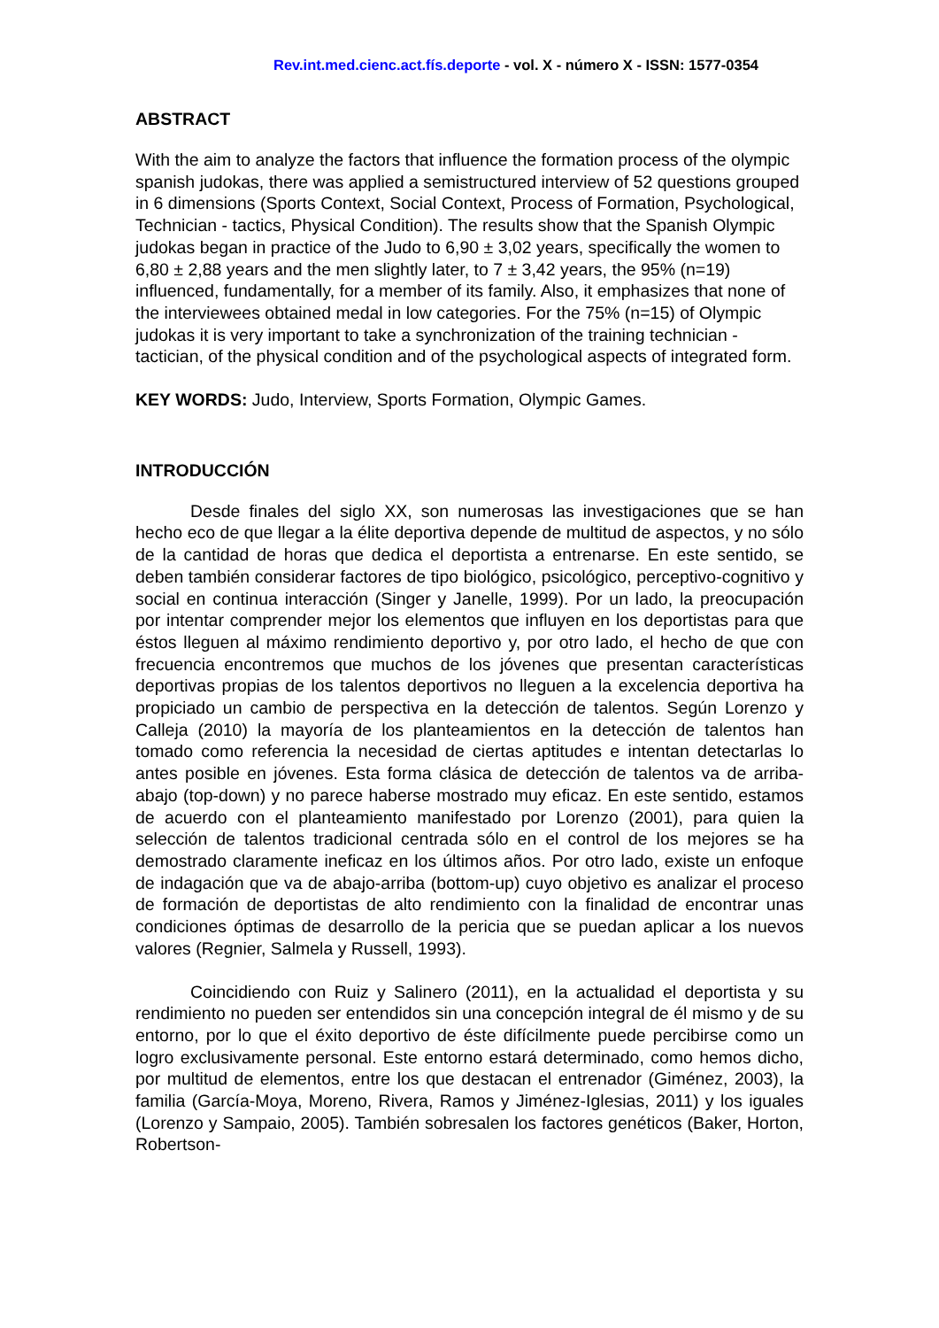Rev.int.med.cienc.act.fís.deporte - vol. X - número X - ISSN: 1577-0354
ABSTRACT
With the aim to analyze the factors that influence the formation process of the olympic spanish judokas, there was applied a semistructured interview of 52 questions grouped in 6 dimensions (Sports Context, Social Context, Process of Formation, Psychological, Technician - tactics, Physical Condition). The results show that the Spanish Olympic judokas began in practice of the Judo to 6,90 ± 3,02 years, specifically the women to 6,80 ± 2,88 years and the men slightly later, to 7 ± 3,42 years, the 95% (n=19) influenced, fundamentally, for a member of its family. Also, it emphasizes that none of the interviewees obtained medal in low categories. For the 75% (n=15) of Olympic judokas it is very important to take a synchronization of the training technician - tactician, of the physical condition and of the psychological aspects of integrated form.
KEY WORDS: Judo, Interview, Sports Formation, Olympic Games.
INTRODUCCIÓN
Desde finales del siglo XX, son numerosas las investigaciones que se han hecho eco de que llegar a la élite deportiva depende de multitud de aspectos, y no sólo de la cantidad de horas que dedica el deportista a entrenarse. En este sentido, se deben también considerar factores de tipo biológico, psicológico, perceptivo-cognitivo y social en continua interacción (Singer y Janelle, 1999). Por un lado, la preocupación por intentar comprender mejor los elementos que influyen en los deportistas para que éstos lleguen al máximo rendimiento deportivo y, por otro lado, el hecho de que con frecuencia encontremos que muchos de los jóvenes que presentan características deportivas propias de los talentos deportivos no lleguen a la excelencia deportiva ha propiciado un cambio de perspectiva en la detección de talentos. Según Lorenzo y Calleja (2010) la mayoría de los planteamientos en la detección de talentos han tomado como referencia la necesidad de ciertas aptitudes e intentan detectarlas lo antes posible en jóvenes. Esta forma clásica de detección de talentos va de arriba-abajo (top-down) y no parece haberse mostrado muy eficaz. En este sentido, estamos de acuerdo con el planteamiento manifestado por Lorenzo (2001), para quien la selección de talentos tradicional centrada sólo en el control de los mejores se ha demostrado claramente ineficaz en los últimos años. Por otro lado, existe un enfoque de indagación que va de abajo-arriba (bottom-up) cuyo objetivo es analizar el proceso de formación de deportistas de alto rendimiento con la finalidad de encontrar unas condiciones óptimas de desarrollo de la pericia que se puedan aplicar a los nuevos valores (Regnier, Salmela y Russell, 1993).
Coincidiendo con Ruiz y Salinero (2011), en la actualidad el deportista y su rendimiento no pueden ser entendidos sin una concepción integral de él mismo y de su entorno, por lo que el éxito deportivo de éste difícilmente puede percibirse como un logro exclusivamente personal. Este entorno estará determinado, como hemos dicho, por multitud de elementos, entre los que destacan el entrenador (Giménez, 2003), la familia (García-Moya, Moreno, Rivera, Ramos y Jiménez-Iglesias, 2011) y los iguales (Lorenzo y Sampaio, 2005). También sobresalen los factores genéticos (Baker, Horton, Robertson-